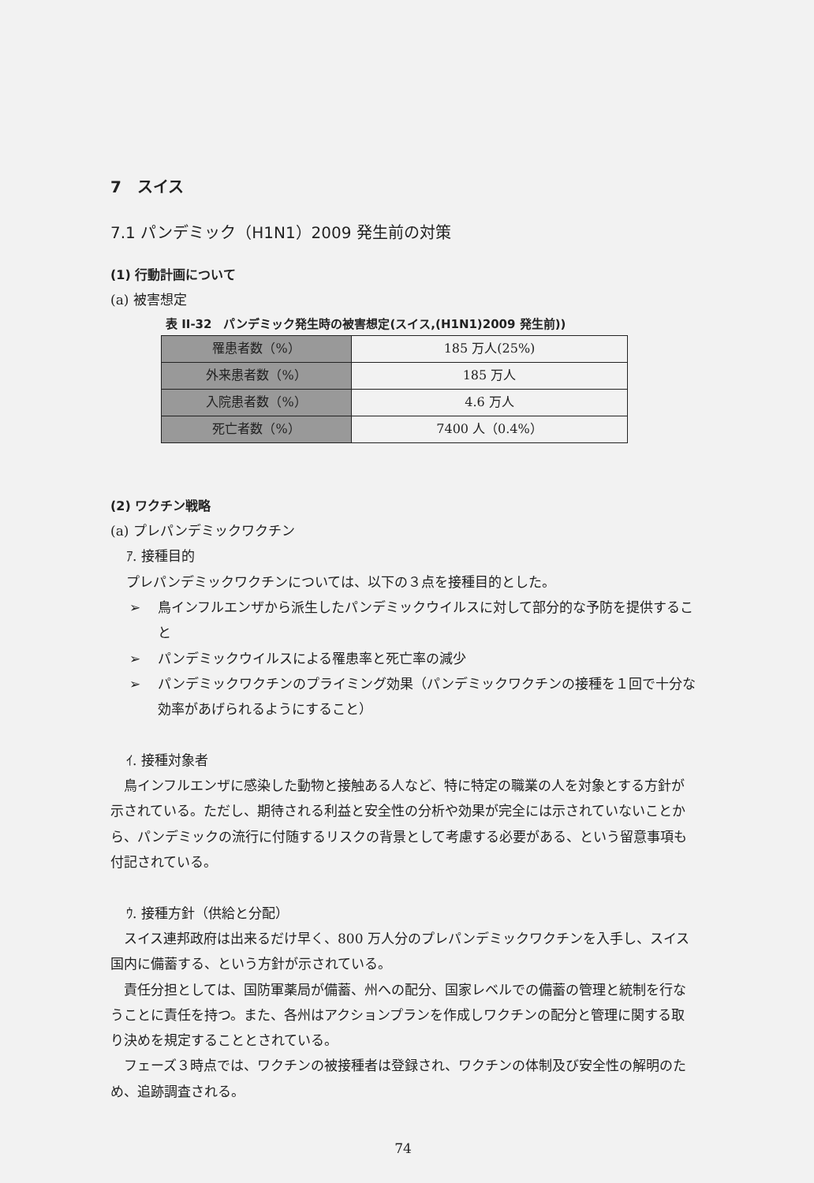7　スイス
7.1 パンデミック（H1N1）2009 発生前の対策
(1) 行動計画について
(a) 被害想定
表 II-32　パンデミック発生時の被害想定(スイス,(H1N1)2009 発生前))
| 罹患者数（%） | 185 万人(25%) |
| 外来患者数（%） | 185 万人 |
| 入院患者数（%） | 4.6 万人 |
| 死亡者数（%） | 7400 人（0.4%） |
(2) ワクチン戦略
(a) プレパンデミックワクチン
ｱ. 接種目的
プレパンデミックワクチンについては、以下の３点を接種目的とした。
➢ 鳥インフルエンザから派生したパンデミックウイルスに対して部分的な予防を提供すること
➢ パンデミックウイルスによる罹患率と死亡率の減少
➢ パンデミックワクチンのプライミング効果（パンデミックワクチンの接種を１回で十分な効率があげられるようにすること）
ｲ. 接種対象者
　鳥インフルエンザに感染した動物と接触ある人など、特に特定の職業の人を対象とする方針が示されている。ただし、期待される利益と安全性の分析や効果が完全には示されていないことから、パンデミックの流行に付随するリスクの背景として考慮する必要がある、という留意事項も付記されている。
ｳ. 接種方針（供給と分配）
　スイス連邦政府は出来るだけ早く、800 万人分のプレパンデミックワクチンを入手し、スイス国内に備蓄する、という方針が示されている。
　責任分担としては、国防軍薬局が備蓄、州への配分、国家レベルでの備蓄の管理と統制を行なうことに責任を持つ。また、各州はアクションプランを作成しワクチンの配分と管理に関する取り決めを規定することとされている。
　フェーズ３時点では、ワクチンの被接種者は登録され、ワクチンの体制及び安全性の解明のため、追跡調査される。
74